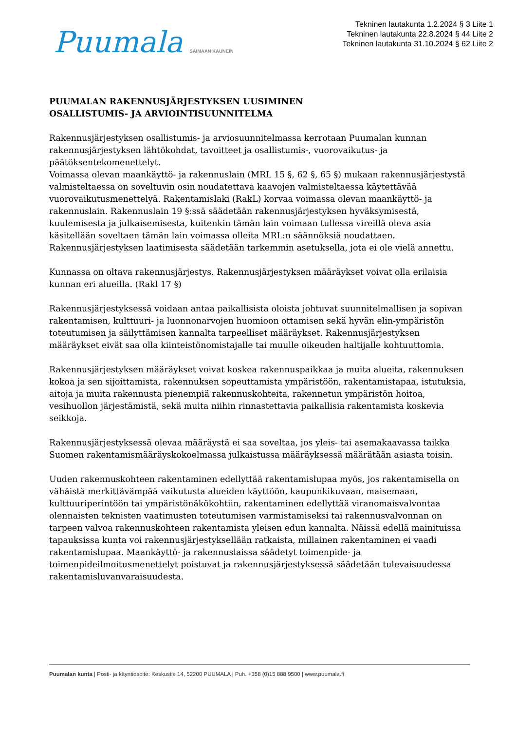Puumala SAIMAAN KAUNEIN
Tekninen lautakunta 1.2.2024 § 3 Liite 1
Tekninen lautakunta 22.8.2024 § 44 Liite 2
Tekninen lautakunta 31.10.2024 § 62 Liite 2
PUUMALAN RAKENNUSJÄRJESTYKSEN UUSIMINEN
OSALLISTUMIS- JA ARVIOINTISUUNNITELMA
Rakennusjärjestyksen osallistumis- ja arviosuunnitelmassa kerrotaan Puumalan kunnan rakennusjärjestyksen lähtökohdat, tavoitteet ja osallistumis-, vuorovaikutus- ja päätöksentekomenettelyt.
Voimassa olevan maankäyttö- ja rakennuslain (MRL 15 §, 62 §, 65 §) mukaan rakennusjärjestystä valmisteltaessa on soveltuvin osin noudatettava kaavojen valmisteltaessa käytettävää vuorovaikutusmenettelyä. Rakentamislaki (RakL) korvaa voimassa olevan maankäyttö- ja rakennuslain. Rakennuslain 19 §:ssä säädetään rakennusjärjestyksen hyväksymisestä, kuulemisesta ja julkaisemisesta, kuitenkin tämän lain voimaan tullessa vireillä oleva asia käsitellään soveltaen tämän lain voimassa olleita MRL:n säännöksiä noudattaen. Rakennusjärjestyksen laatimisesta säädetään tarkemmin asetuksella, jota ei ole vielä annettu.
Kunnassa on oltava rakennusjärjestys. Rakennusjärjestyksen määräykset voivat olla erilaisia kunnan eri alueilla. (Rakl 17 §)
Rakennusjärjestyksessä voidaan antaa paikallisista oloista johtuvat suunnitelmallisen ja sopivan rakentamisen, kulttuuri- ja luonnonarvojen huomioon ottamisen sekä hyvän elin-ympäristön toteutumisen ja säilyttämisen kannalta tarpeelliset määräykset. Rakennusjärjestyksen määräykset eivät saa olla kiinteistönomistajalle tai muulle oikeuden haltijalle kohtuuttomia.
Rakennusjärjestyksen määräykset voivat koskea rakennuspaikkaa ja muita alueita, rakennuksen kokoa ja sen sijoittamista, rakennuksen sopeuttamista ympäristöön, rakentamistapaa, istutuksia, aitoja ja muita rakennusta pienempiä rakennuskohteita, rakennetun ympäristön hoitoa, vesihuollon järjestämistä, sekä muita niihin rinnastettavia paikallisia rakentamista koskevia seikkoja.
Rakennusjärjestyksessä olevaa määräystä ei saa soveltaa, jos yleis- tai asemakaavassa taikka Suomen rakentamismääräyskokoelmassa julkaistussa määräyksessä määrätään asiasta toisin.
Uuden rakennuskohteen rakentaminen edellyttää rakentamislupaa myös, jos rakentamisella on vähäistä merkittävämpää vaikutusta alueiden käyttöön, kaupunkikuvaan, maisemaan, kulttuuriperintöön tai ympäristönäkökohtiin, rakentaminen edellyttää viranomaisvalvontaa olennaisten teknisten vaatimusten toteutumisen varmistamiseksi tai rakennusvalvonnan on tarpeen valvoa rakennuskohteen rakentamista yleisen edun kannalta. Näissä edellä mainituissa tapauksissa kunta voi rakennusjärjestyksellään ratkaista, millainen rakentaminen ei vaadi rakentamislupaa. Maankäyttö- ja rakennuslaissa säädetyt toimenpide- ja toimenpideilmoitusmenettelyt poistuvat ja rakennusjärjestyksessä säädetään tulevaisuudessa rakentamisluvanvaraisuudesta.
Puumalan kunta | Posti- ja käyntiosoite: Keskustie 14, 52200 PUUMALA | Puh. +358 (0)15 888 9500 | www.puumala.fi